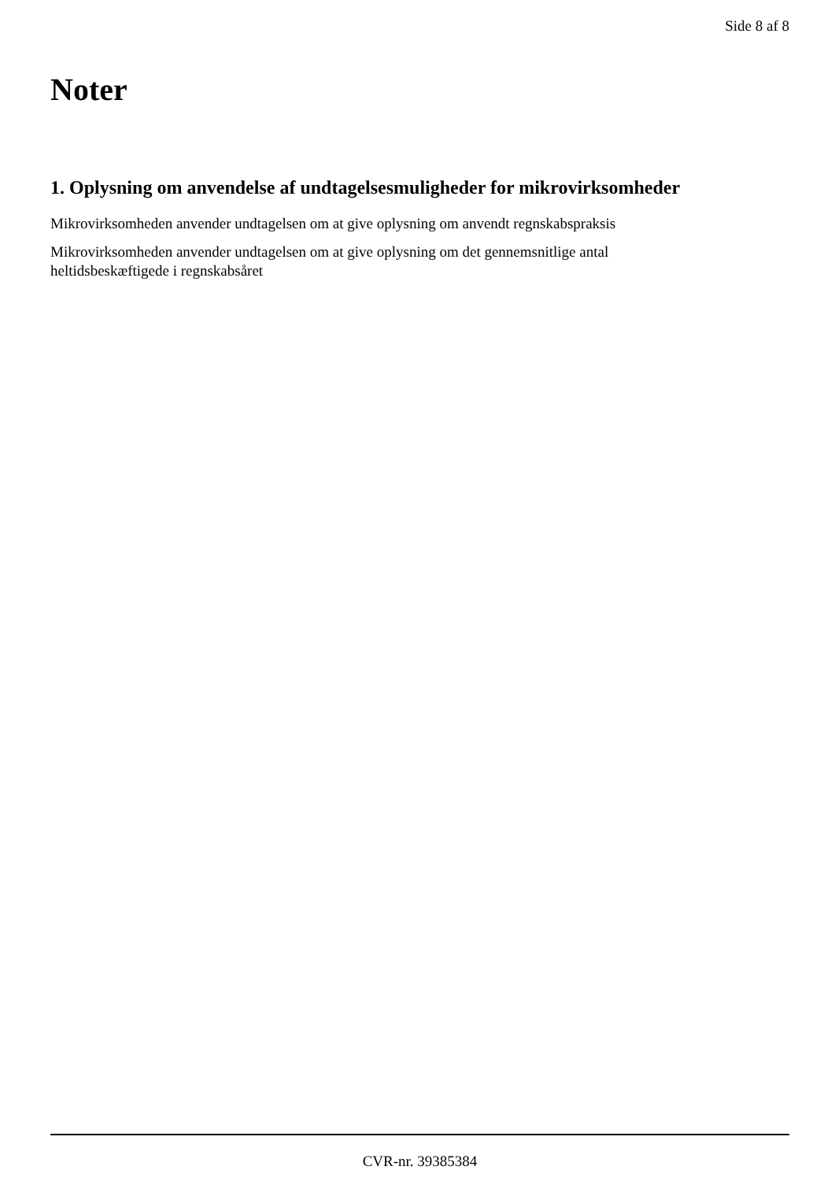Side 8 af 8
Noter
1. Oplysning om anvendelse af undtagelsesmuligheder for mikrovirksomheder
Mikrovirksomheden anvender undtagelsen om at give oplysning om anvendt regnskabspraksis
Mikrovirksomheden anvender undtagelsen om at give oplysning om det gennemsnitlige antal
heltidsbeskæftigede i regnskabsåret
CVR-nr. 39385384